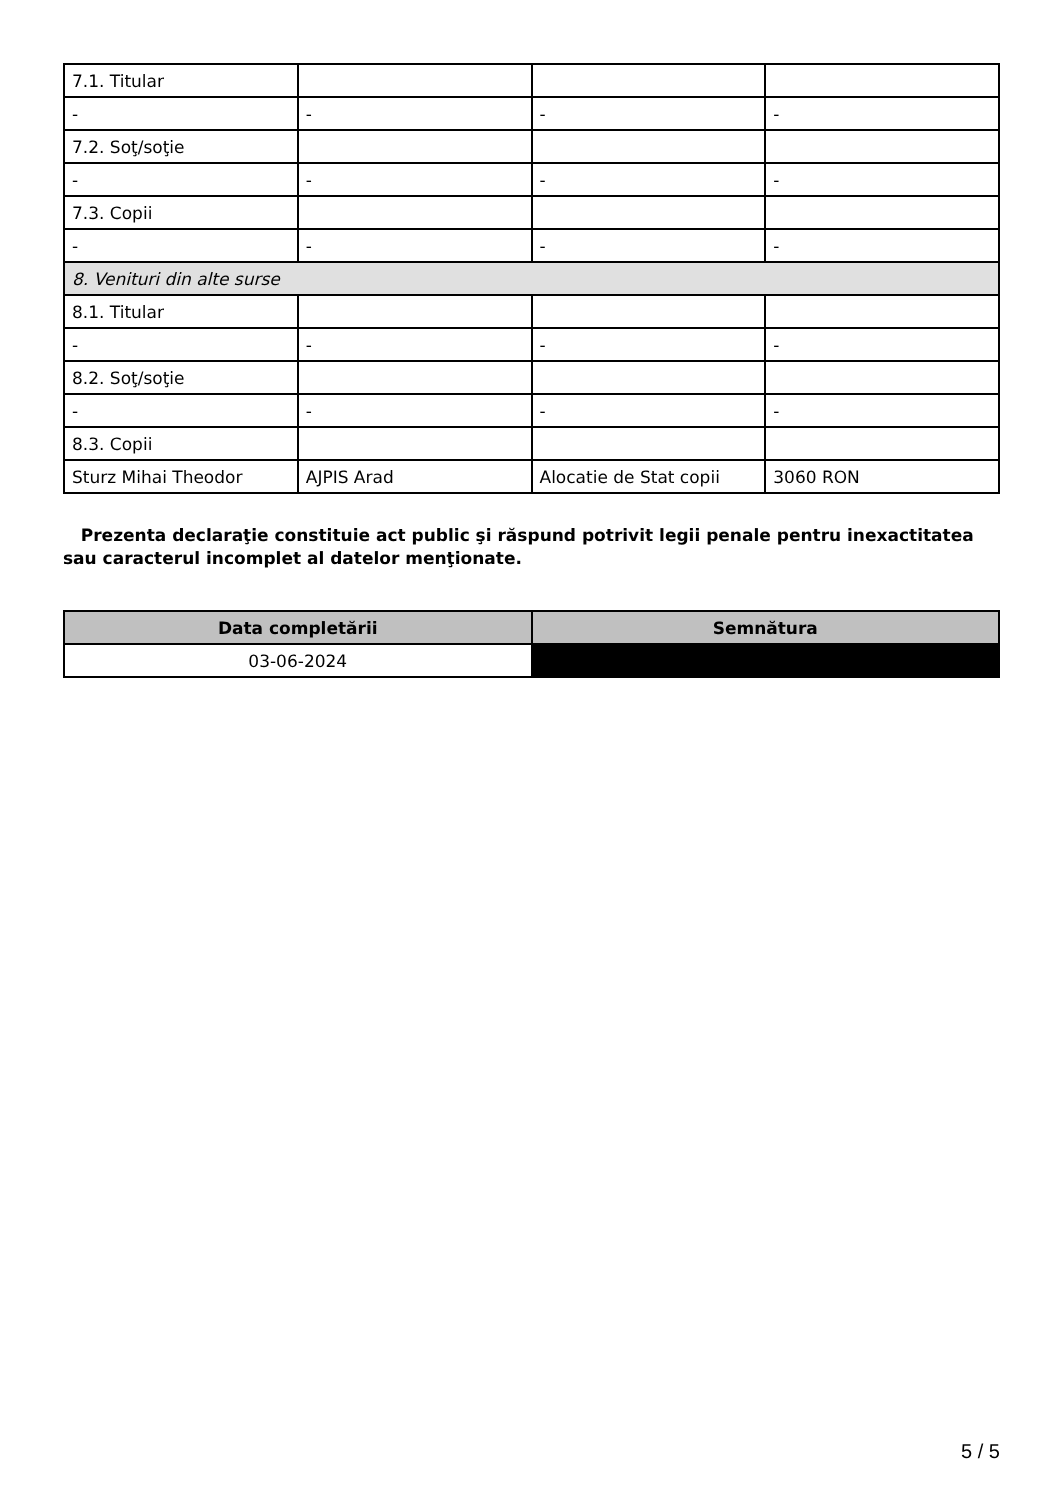| 7.1. Titular | | | |
| - | - | - | - |
| 7.2. Soţ/soţie | | | |
| - | - | - | - |
| 7.3. Copii | | | |
| - | - | - | - |
| 8. Venituri din alte surse | | | |
| 8.1. Titular | | | |
| - | - | - | - |
| 8.2. Soţ/soţie | | | |
| - | - | - | - |
| 8.3. Copii | | | |
| Sturz Mihai Theodor | AJPIS Arad | Alocatie de Stat copii | 3060 RON |
Prezenta declaraţie constituie act public şi răspund potrivit legii penale pentru inexactitatea sau caracterul incomplet al datelor menţionate.
| Data completării | Semnătura |
| --- | --- |
| 03-06-2024 | |
5 / 5